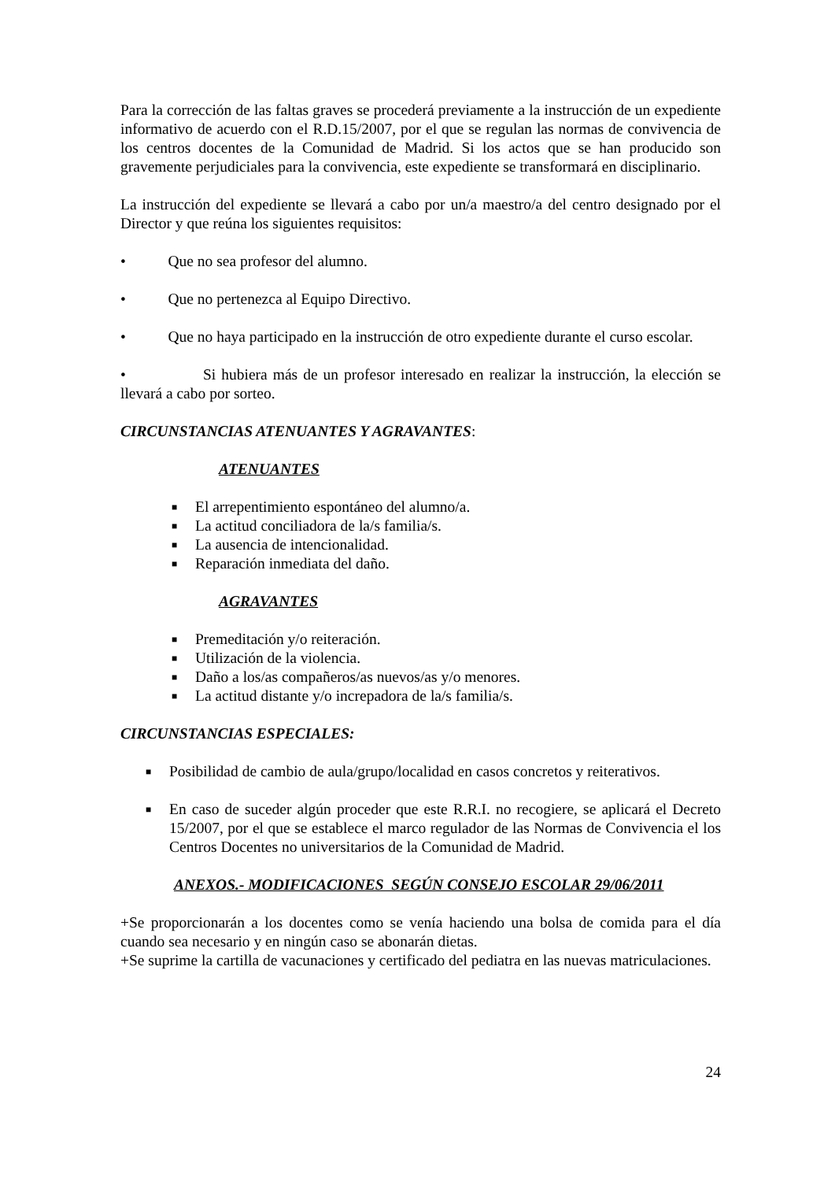Para la corrección de las faltas graves se procederá previamente a la instrucción de un expediente informativo de acuerdo con el R.D.15/2007, por el que se regulan las normas de convivencia de los centros docentes de la Comunidad de Madrid. Si los actos que se han producido son gravemente perjudiciales para la convivencia, este expediente se transformará en disciplinario.
La instrucción del expediente se llevará a cabo por un/a maestro/a del centro designado por el Director y que reúna los siguientes requisitos:
• Que no sea profesor del alumno.
• Que no pertenezca al Equipo Directivo.
• Que no haya participado en la instrucción de otro expediente durante el curso escolar.
• Si hubiera más de un profesor interesado en realizar la instrucción, la elección se llevará a cabo por sorteo.
CIRCUNSTANCIAS ATENUANTES Y AGRAVANTES:
ATENUANTES
■ El arrepentimiento espontáneo del alumno/a.
■ La actitud conciliadora de la/s familia/s.
■ La ausencia de intencionalidad.
■ Reparación inmediata del daño.
AGRAVANTES
■ Premeditación y/o reiteración.
■ Utilización de la violencia.
■ Daño a los/as compañeros/as nuevos/as y/o menores.
■ La actitud distante y/o increpadora de la/s familia/s.
CIRCUNSTANCIAS ESPECIALES:
■ Posibilidad de cambio de aula/grupo/localidad en casos concretos y reiterativos.
■ En caso de suceder algún proceder que este R.R.I. no recogiere, se aplicará el Decreto 15/2007, por el que se establece el marco regulador de las Normas de Convivencia el los Centros Docentes no universitarios de la Comunidad de Madrid.
ANEXOS.- MODIFICACIONES SEGÚN CONSEJO ESCOLAR 29/06/2011
+Se proporcionarán a los docentes como se venía haciendo una bolsa de comida para el día cuando sea necesario y en ningún caso se abonarán dietas.
+Se suprime la cartilla de vacunaciones y certificado del pediatra en las nuevas matriculaciones.
24